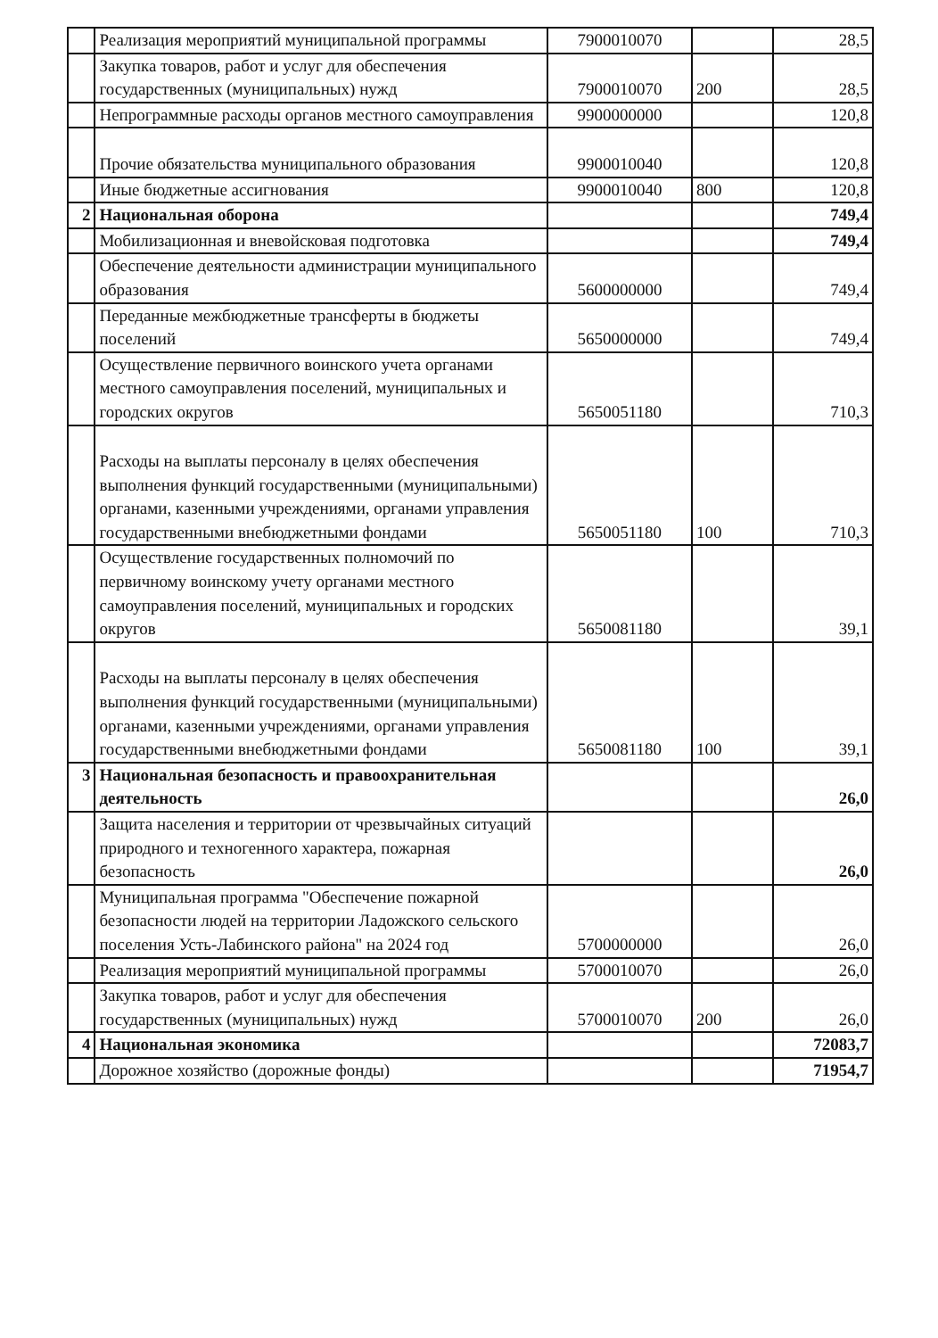| | Реализация мероприятий муниципальной программы | 7900010070 | | 28,5 |
| | Закупка товаров, работ и услуг для обеспечения государственных (муниципальных) нужд | 7900010070 | 200 | 28,5 |
| | Непрограммные расходы органов местного самоуправления | 9900000000 | | 120,8 |
| | Прочие обязательства муниципального образования | 9900010040 | | 120,8 |
| | Иные бюджетные ассигнования | 9900010040 | 800 | 120,8 |
| 2 | Национальная оборона | | | 749,4 |
| | Мобилизационная и вневойсковая подготовка | | | 749,4 |
| | Обеспечение деятельности администрации муниципального образования | 5600000000 | | 749,4 |
| | Переданные межбюджетные трансферты в бюджеты поселений | 5650000000 | | 749,4 |
| | Осуществление первичного воинского учета органами местного самоуправления поселений, муниципальных и городских округов | 5650051180 | | 710,3 |
| | Расходы на выплаты персоналу в целях обеспечения выполнения функций государственными (муниципальными) органами, казенными учреждениями, органами управления государственными внебюджетными фондами | 5650051180 | 100 | 710,3 |
| | Осуществление государственных полномочий по первичному воинскому учету органами местного самоуправления поселений, муниципальных и городских округов | 5650081180 | | 39,1 |
| | Расходы на выплаты персоналу в целях обеспечения выполнения функций государственными (муниципальными) органами, казенными учреждениями, органами управления государственными внебюджетными фондами | 5650081180 | 100 | 39,1 |
| 3 | Национальная безопасность и правоохранительная деятельность | | | 26,0 |
| | Защита населения и территории от чрезвычайных ситуаций природного и техногенного характера, пожарная безопасность | | | 26,0 |
| | Муниципальная программа "Обеспечение пожарной безопасности людей на территории Ладожского сельского поселения Усть-Лабинского района" на 2024 год | 5700000000 | | 26,0 |
| | Реализация мероприятий муниципальной программы | 5700010070 | | 26,0 |
| | Закупка товаров, работ и услуг для обеспечения государственных (муниципальных) нужд | 5700010070 | 200 | 26,0 |
| 4 | Национальная экономика | | | 72083,7 |
| | Дорожное хозяйство (дорожные фонды) | | | 71954,7 |